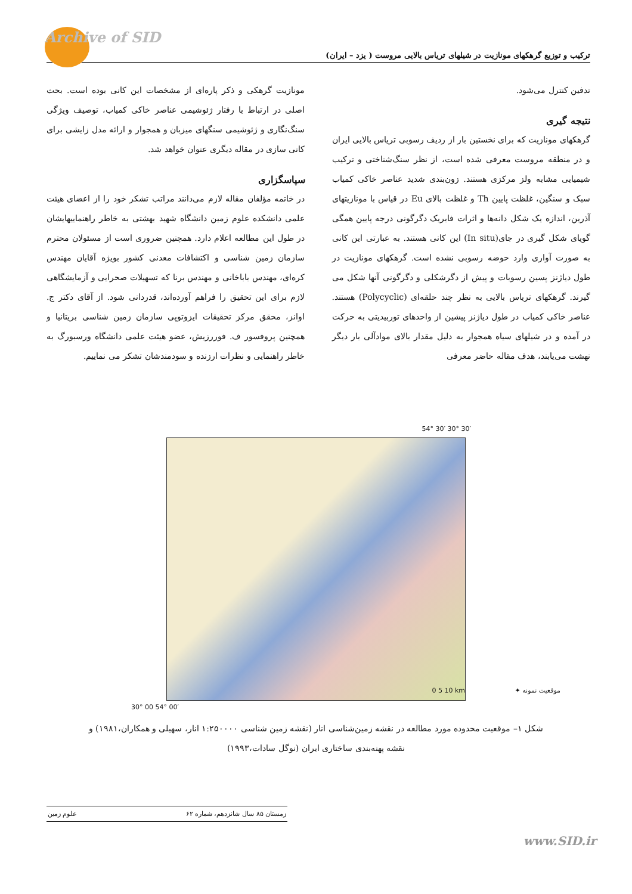Archive of SID
ترکیب و توزیع گرهکهای مونازیت در شیلهای تریاس بالایی مروست ( یزد – ایران)
تدفین کنترل می‌شود.
نتیجه گیری
گرهکهای مونازیت که برای نخستین بار از ردیف رسوبی تریاس بالایی ایران و در منطقه مروست معرفی شده است، از نظر سنگ‌شناختی و ترکیب شیمیایی مشابه ولز مرکزی هستند. زون‌بندی شدید عناصر خاکی کمیاب سبک و سنگین، غلظت پایین Th و غلظت بالای Eu در قیاس با مونازیتهای آذرین، اندازه یک شکل دانه‌ها و اثرات فابریک دگرگونی درجه پایین همگی گویای شکل گیری در جای(In situ) این کانی هستند. به عبارتی این کانی به صورت آواری وارد حوضه رسوبی نشده است. گرهکهای مونازیت در طول دیاژنز پسین رسوبات و پیش از دگرشکلی و دگرگونی آنها شکل می گیرند. گرهکهای تریاس بالایی به نظر چند حلقه‌ای (Polycyclic) هستند. عناصر خاکی کمیاب در طول دیاژنز پیشین از واحدهای توربیدیتی به حرکت در آمده و در شیلهای سیاه همجوار به دلیل مقدار بالای موادآلی بار دیگر نهشت می‌یابند، هدف مقاله حاضر معرفی
مونازیت گرهکی و ذکر پاره‌ای از مشخصات این کانی بوده است. بحث اصلی در ارتباط با رفتار ژئوشیمی عناصر خاکی کمیاب، توصیف ویژگی سنگ‌نگاری و ژئوشیمی سنگهای میزبان و همجوار و ارائه مدل زایشی برای کانی سازی در مقاله دیگری عنوان خواهد شد.
سپاسگزاری
در خاتمه مؤلفان مقاله لازم می‌دانند مراتب تشکر خود را از اعضای هیئت علمی دانشکده علوم زمین دانشگاه شهید بهشتی به خاطر راهنماییهایشان در طول این مطالعه اعلام دارد. همچنین ضروری است از مسئولان محترم سازمان زمین شناسی و اکتشافات معدنی کشور بویژه آقایان مهندس کره‌ای، مهندس باباخانی و مهندس برنا که تسهیلات صحرایی و آزمایشگاهی لازم برای این تحقیق را فراهم آورده‌اند، قدردانی شود. از آقای دکتر ج. اوانز، محقق مرکز تحقیقات ایزوتوپی سازمان زمین شناسی بریتانیا و همچنین پروفسور ف. فوررزیش، عضو هیئت علمی دانشگاه ورسبورگ به خاطر راهنمایی و نظرات ارزنده و سودمندشان تشکر می نماییم.
54° 30′ 30° 30′
0 5 10 km
30° 00 54° 00′
موقعیت نمونه ✦
شکل ۱– موقعیت محدوده مورد مطالعه در نقشه زمین‌شناسی انار (نقشه زمین شناسی ۱:۲۵۰۰۰۰ انار، سهیلی و همکاران،۱۹۸۱) و نقشه پهنه‌بندی ساختاری ایران (نوگل سادات،۱۹۹۳)
زمستان ۸۵ سال شانزدهم، شماره ۶۲ علوم زمین
www.SID.ir